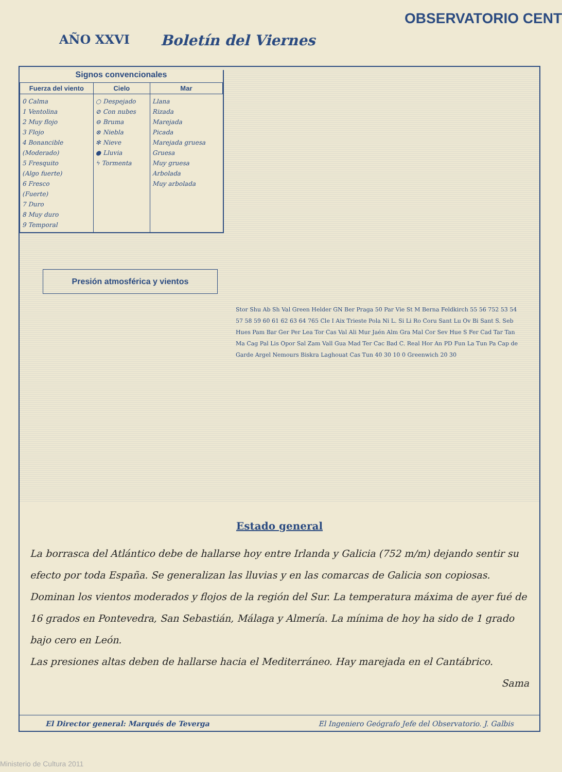OBSERVATORIO CENT
AÑO XXVI Boletín del Viernes
Signos convencionales
| Fuerza del viento | Cielo | Mar |
| --- | --- | --- |
| 0 Calma 1 Ventolina 2 Muy flojo 3 Flojo 4 Bonancible (Moderado) 5 Fresquito (Algo fuerte) 6 Fresco (Fuerte) 7 Duro 8 Muy duro 9 Temporal | ○ Despejado ⊘ Con nubes ⊖ Bruma ⊗ Niebla ✻ Nieve ● Lluvia ϟ Tormenta | Llana Rizada Marejada Picada Marejada gruesa Gruesa Muy gruesa Arbolada Muy arbolada |
Presión atmosférica y vientos
Stor Shu Ab Sh Val Green Helder GN Ber Praga 50 Par Vie St M Berna Feldkirch 55 56 752 53 54 57 58 59 60 61 62 63 64 765 Cle I Aix Trieste Pola Ni L. Si Li Ro Coru Sant Lu Ov Bi Sant S. Seb Hues Pam Bar Ger Per Lea Tor Cas Val Ali Mur Jaén Alm Gra Mal Cor Sev Hue S Fer Cad Tar Tan Ma Cag Pal Lis Opor Sal Zam Vall Gua Mad Ter Cac Bad C. Real Hor An PD Fun La Tun Pa Cap de Garde Argel Nemours Biskra Laghouat Cas Tun 40 30 10 0 Greenwich 20 30
Estado general
La borrasca del Atlántico debe de hallarse hoy entre Irlanda y Galicia (752 m/m) dejando sentir su efecto por toda España. Se generalizan las lluvias y en las comarcas de Galicia son copiosas.
Dominan los vientos moderados y flojos de la región del Sur. La temperatura máxima de ayer fué de 16 grados en Pontevedra, San Sebastián, Málaga y Almería. La mínima de hoy ha sido de 1 grado bajo cero en León.
Las presiones altas deben de hallarse hacia el Mediterráneo. Hay marejada en el Cantábrico.
Sama
El Director general: Marqués de Teverga El Ingeniero Geógrafo Jefe del Observatorio. J. Galbis
Ministerio de Cultura 2011